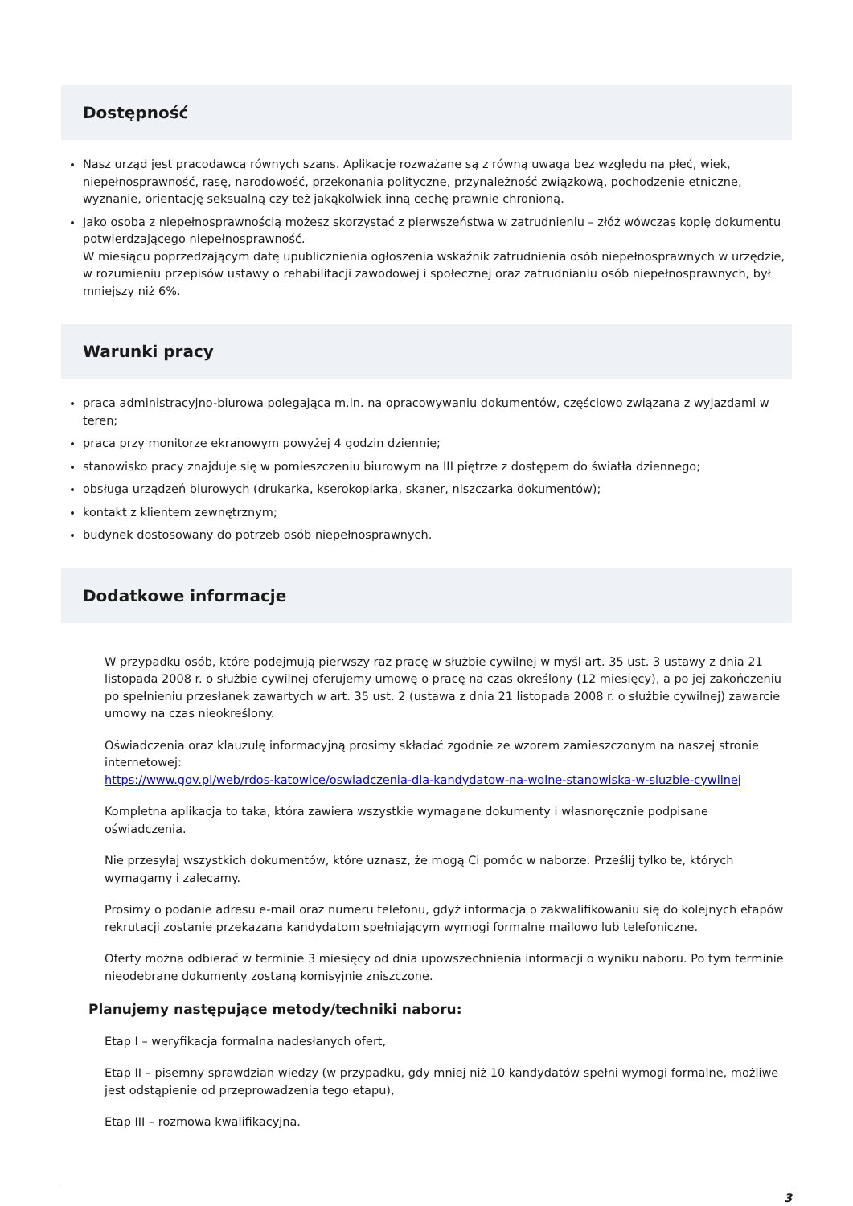Dostępność
Nasz urząd jest pracodawcą równych szans. Aplikacje rozważane są z równą uwagą bez względu na płeć, wiek, niepełnosprawność, rasę, narodowość, przekonania polityczne, przynależność związkową, pochodzenie etniczne, wyznanie, orientację seksualną czy też jakąkolwiek inną cechę prawnie chronioną.
Jako osoba z niepełnosprawnością możesz skorzystać z pierwszeństwa w zatrudnieniu – złóż wówczas kopię dokumentu potwierdzającego niepełnosprawność.
W miesiącu poprzedzającym datę upublicznienia ogłoszenia wskaźnik zatrudnienia osób niepełnosprawnych w urzędzie, w rozumieniu przepisów ustawy o rehabilitacji zawodowej i społecznej oraz zatrudnianiu osób niepełnosprawnych, był mniejszy niż 6%.
Warunki pracy
praca administracyjno-biurowa polegająca m.in. na opracowywaniu dokumentów, częściowo związana z wyjazdami w teren;
praca przy monitorze ekranowym powyżej 4 godzin dziennie;
stanowisko pracy znajduje się w pomieszczeniu biurowym na III piętrze z dostępem do światła dziennego;
obsługa urządzeń biurowych (drukarka, kserokopiarka, skaner, niszczarka dokumentów);
kontakt z klientem zewnętrznym;
budynek dostosowany do potrzeb osób niepełnosprawnych.
Dodatkowe informacje
W przypadku osób, które podejmują pierwszy raz pracę w służbie cywilnej w myśl art. 35 ust. 3 ustawy z dnia 21 listopada 2008 r. o służbie cywilnej oferujemy umowę o pracę na czas określony (12 miesięcy), a po jej zakończeniu po spełnieniu przesłanek zawartych w art. 35 ust. 2 (ustawa z dnia 21 listopada 2008 r. o służbie cywilnej) zawarcie umowy na czas nieokreślony.
Oświadczenia oraz klauzulę informacyjną prosimy składać zgodnie ze wzorem zamieszczonym na naszej stronie internetowej:
https://www.gov.pl/web/rdos-katowice/oswiadczenia-dla-kandydatow-na-wolne-stanowiska-w-sluzbie-cywilnej
Kompletna aplikacja to taka, która zawiera wszystkie wymagane dokumenty i własnoręcznie podpisane oświadczenia.
Nie przesyłaj wszystkich dokumentów, które uznasz, że mogą Ci pomóc w naborze. Prześlij tylko te, których wymagamy i zalecamy.
Prosimy o podanie adresu e-mail oraz numeru telefonu, gdyż informacja o zakwalifikowaniu się do kolejnych etapów rekrutacji zostanie przekazana kandydatom spełniającym wymogi formalne mailowo lub telefoniczne.
Oferty można odbierać w terminie 3 miesięcy od dnia upowszechnienia informacji o wyniku naboru. Po tym terminie nieodebrane dokumenty zostaną komisyjnie zniszczone.
Planujemy następujące metody/techniki naboru:
Etap I – weryfikacja formalna nadesłanych ofert,
Etap II – pisemny sprawdzian wiedzy (w przypadku, gdy mniej niż 10 kandydatów spełni wymogi formalne, możliwe jest odstąpienie od przeprowadzenia tego etapu),
Etap III – rozmowa kwalifikacyjna.
3